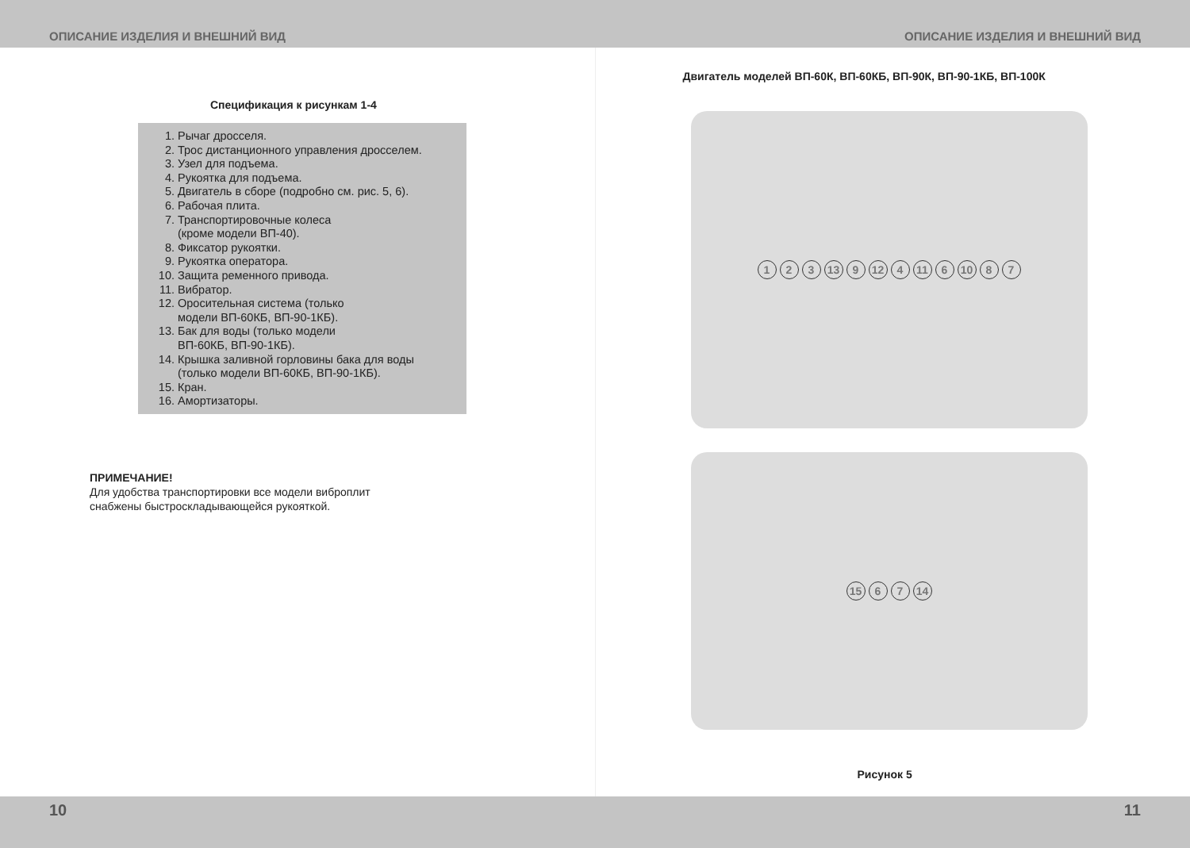ОПИСАНИЕ ИЗДЕЛИЯ И ВНЕШНИЙ ВИД ОПИСАНИЕ ИЗДЕЛИЯ И ВНЕШНИЙ ВИД
Спецификация к рисункам 1-4
1. Рычаг дросселя.
2. Трос дистанционного управления дросселем.
3. Узел для подъема.
4. Рукоятка для подъема.
5. Двигатель в сборе (подробно см. рис. 5, 6).
6. Рабочая плита.
7. Транспортировочные колеса
(кроме модели ВП-40).
8. Фиксатор рукоятки.
9. Рукоятка оператора.
10. Защита ременного привода.
11. Вибратор.
12. Оросительная система (только
модели ВП-60КБ, ВП-90-1КБ).
13. Бак для воды (только модели
ВП-60КБ, ВП-90-1КБ).
14. Крышка заливной горловины бака для воды
(только модели ВП-60КБ, ВП-90-1КБ).
15. Кран.
16. Амортизаторы.
ПРИМЕЧАНИЕ!
Для удобства транспортировки все модели виброплит
снабжены быстроскладывающейся рукояткой.
Двигатель моделей ВП-60К, ВП-60КБ, ВП-90К, ВП-90-1КБ, ВП-100К
1 2 3 13 9 12 4 11 6 10 8 7
15 6 7 14
Рисунок 5
10 11